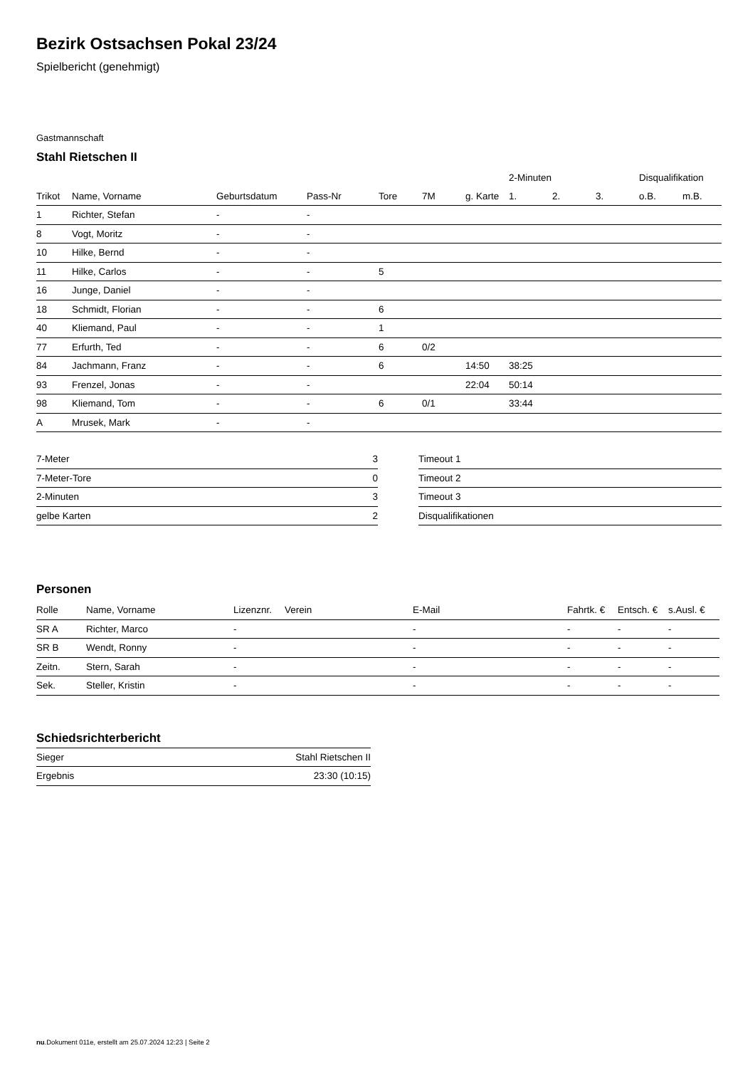Bezirk Ostsachsen Pokal 23/24
Spielbericht (genehmigt)
Gastmannschaft
Stahl Rietschen II
| | | | | | | | 2-Minuten | | | Disqualifikation | |
| --- | --- | --- | --- | --- | --- | --- | --- | --- | --- | --- | --- |
| Trikot | Name, Vorname | Geburtsdatum | Pass-Nr | Tore | 7M | g. Karte | 1. | 2. | 3. | o.B. | m.B. |
| 1 | Richter, Stefan | - | - | | | | | | | | |
| 8 | Vogt, Moritz | - | - | | | | | | | | |
| 10 | Hilke, Bernd | - | - | | | | | | | | |
| 11 | Hilke, Carlos | - | - | 5 | | | | | | | |
| 16 | Junge, Daniel | - | - | | | | | | | | |
| 18 | Schmidt, Florian | - | - | 6 | | | | | | | |
| 40 | Kliemand, Paul | - | - | 1 | | | | | | | |
| 77 | Erfurth, Ted | - | - | 6 | 0/2 | | | | | | |
| 84 | Jachmann, Franz | - | - | 6 | | 14:50 | 38:25 | | | | |
| 93 | Frenzel, Jonas | - | - | | | 22:04 | 50:14 | | | | |
| 98 | Kliemand, Tom | - | - | 6 | 0/1 | | 33:44 | | | | |
| A | Mrusek, Mark | - | - | | | | | | | | |
| 7-Meter | 3 |
| 7-Meter-Tore | 0 |
| 2-Minuten | 3 |
| gelbe Karten | 2 |
| Timeout 1 |
| Timeout 2 |
| Timeout 3 |
| Disqualifikationen |
Personen
| Rolle | Name, Vorname | Lizenznr. | Verein | E-Mail | Fahrtk. € | Entsch. € | s.Ausl. € |
| --- | --- | --- | --- | --- | --- | --- | --- |
| SR A | Richter, Marco | - | | - | - | - | - |
| SR B | Wendt, Ronny | - | | - | - | - | - |
| Zeitn. | Stern, Sarah | - | | - | - | - | - |
| Sek. | Steller, Kristin | - | | - | - | - | - |
Schiedsrichterbericht
| Sieger | Stahl Rietschen II |
| Ergebnis | 23:30 (10:15) |
nu.Dokument 011e, erstellt am 25.07.2024 12:23 | Seite 2